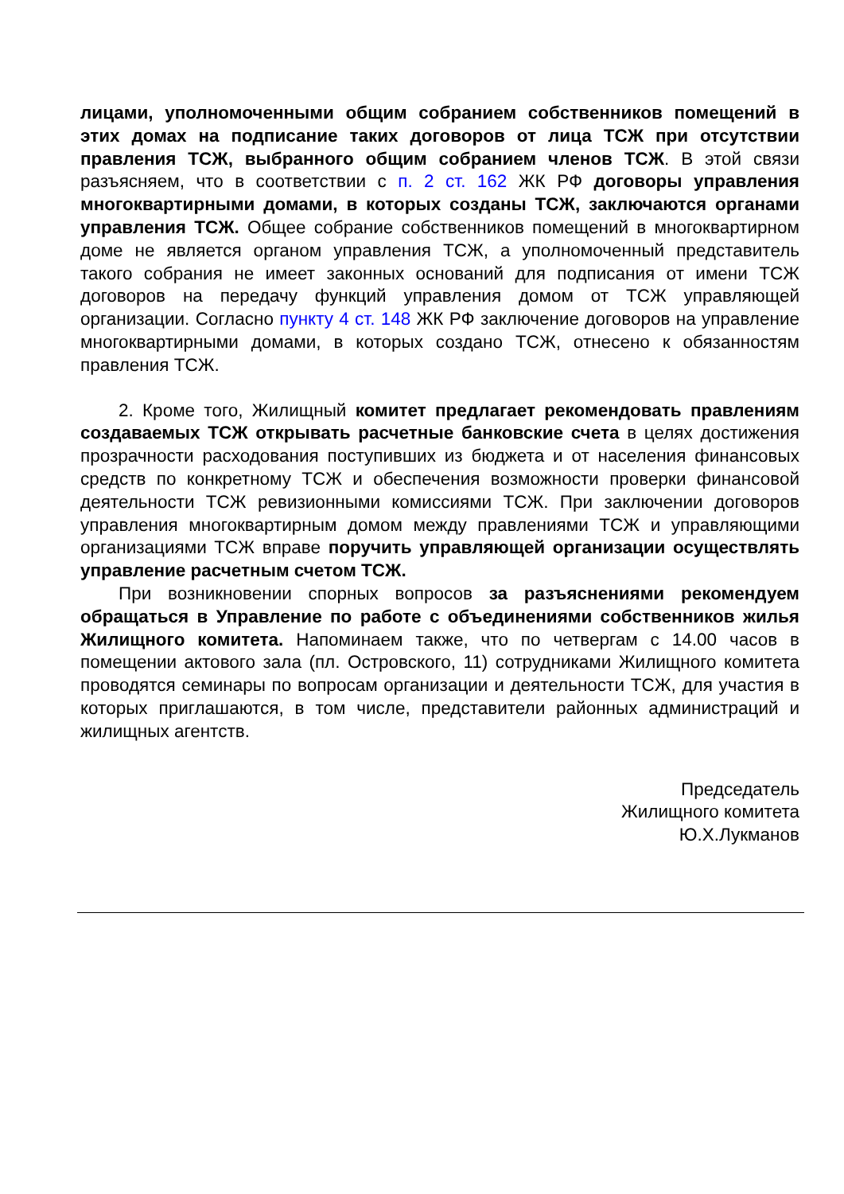лицами, уполномоченными общим собранием собственников помещений в этих домах на подписание таких договоров от лица ТСЖ при отсутствии правления ТСЖ, выбранного общим собранием членов ТСЖ. В этой связи разъясняем, что в соответствии с п. 2 ст. 162 ЖК РФ договоры управления многоквартирными домами, в которых созданы ТСЖ, заключаются органами управления ТСЖ. Общее собрание собственников помещений в многоквартирном доме не является органом управления ТСЖ, а уполномоченный представитель такого собрания не имеет законных оснований для подписания от имени ТСЖ договоров на передачу функций управления домом от ТСЖ управляющей организации. Согласно пункту 4 ст. 148 ЖК РФ заключение договоров на управление многоквартирными домами, в которых создано ТСЖ, отнесено к обязанностям правления ТСЖ.
2. Кроме того, Жилищный комитет предлагает рекомендовать правлениям создаваемых ТСЖ открывать расчетные банковские счета в целях достижения прозрачности расходования поступивших из бюджета и от населения финансовых средств по конкретному ТСЖ и обеспечения возможности проверки финансовой деятельности ТСЖ ревизионными комиссиями ТСЖ. При заключении договоров управления многоквартирным домом между правлениями ТСЖ и управляющими организациями ТСЖ вправе поручить управляющей организации осуществлять управление расчетным счетом ТСЖ.
При возникновении спорных вопросов за разъяснениями рекомендуем обращаться в Управление по работе с объединениями собственников жилья Жилищного комитета. Напоминаем также, что по четвергам с 14.00 часов в помещении актового зала (пл. Островского, 11) сотрудниками Жилищного комитета проводятся семинары по вопросам организации и деятельности ТСЖ, для участия в которых приглашаются, в том числе, представители районных администраций и жилищных агентств.
Председатель
Жилищного комитета
Ю.Х.Лукманов